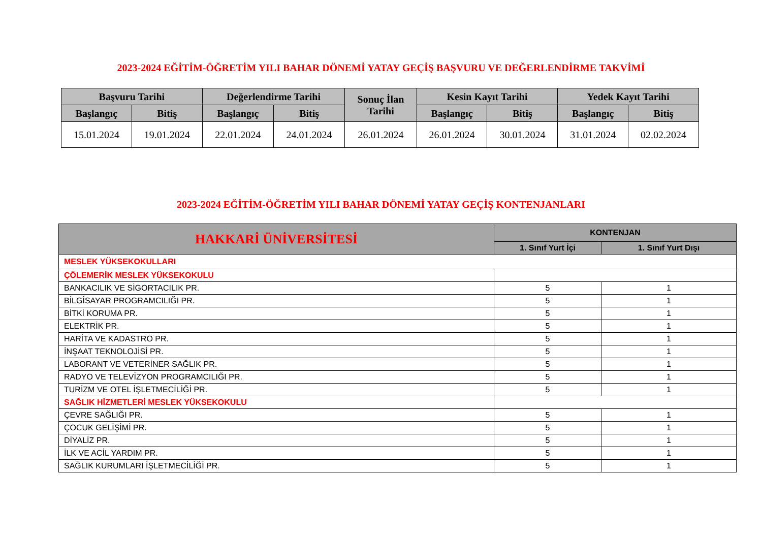2023-2024 EĞİTİM-ÖĞRETİM YILI BAHAR DÖNEMİ YATAY GEÇİŞ BAŞVURU VE DEĞERLENDİRME TAKVİMİ
| Başvuru Tarihi | | Değerlendirme Tarihi | | Sonuç İlan Tarihi | Kesin Kayıt Tarihi | | Yedek Kayıt Tarihi | |
| --- | --- | --- | --- | --- | --- | --- | --- | --- |
| Başlangıç | Bitiş | Başlangıç | Bitiş | | Başlangıç | Bitiş | Başlangıç | Bitiş |
| 15.01.2024 | 19.01.2024 | 22.01.2024 | 24.01.2024 | 26.01.2024 | 26.01.2024 | 30.01.2024 | 31.01.2024 | 02.02.2024 |
2023-2024 EĞİTİM-ÖĞRETİM YILI BAHAR DÖNEMİ YATAY GEÇİŞ KONTENJANLARI
| HAKKARİ ÜNİVERSİTESİ | KONTENJAN | |
| --- | --- | --- |
| | 1. Sınıf Yurt İçi | 1. Sınıf Yurt Dışı |
| MESLEK YÜKSEKOKULLARI | | |
| ÇÖLEMERİK MESLEK YÜKSEKOKULU | | |
| BANKACILIK VE SİGORTACILIK PR. | 5 | 1 |
| BİLGİSAYAR PROGRAMCILIĞI PR. | 5 | 1 |
| BİTKİ KORUMA PR. | 5 | 1 |
| ELEKTRİK PR. | 5 | 1 |
| HARİTA VE KADASTRO PR. | 5 | 1 |
| İNŞAAT TEKNOLOJİSİ PR. | 5 | 1 |
| LABORANT VE VETERİNER SAĞLIK PR. | 5 | 1 |
| RADYO VE TELEVİZYON PROGRAMCILIĞI PR. | 5 | 1 |
| TURİZM VE OTEL İŞLETMECİLİĞİ PR. | 5 | 1 |
| SAĞLIK HİZMETLERİ MESLEK YÜKSEKOKULU | | |
| ÇEVRE SAĞLIĞI PR. | 5 | 1 |
| ÇOCUK GELİŞİMİ PR. | 5 | 1 |
| DİYALİZ PR. | 5 | 1 |
| İLK VE ACİL YARDIM PR. | 5 | 1 |
| SAĞLIK KURUMLARI İŞLETMECİLİĞİ PR. | 5 | 1 |